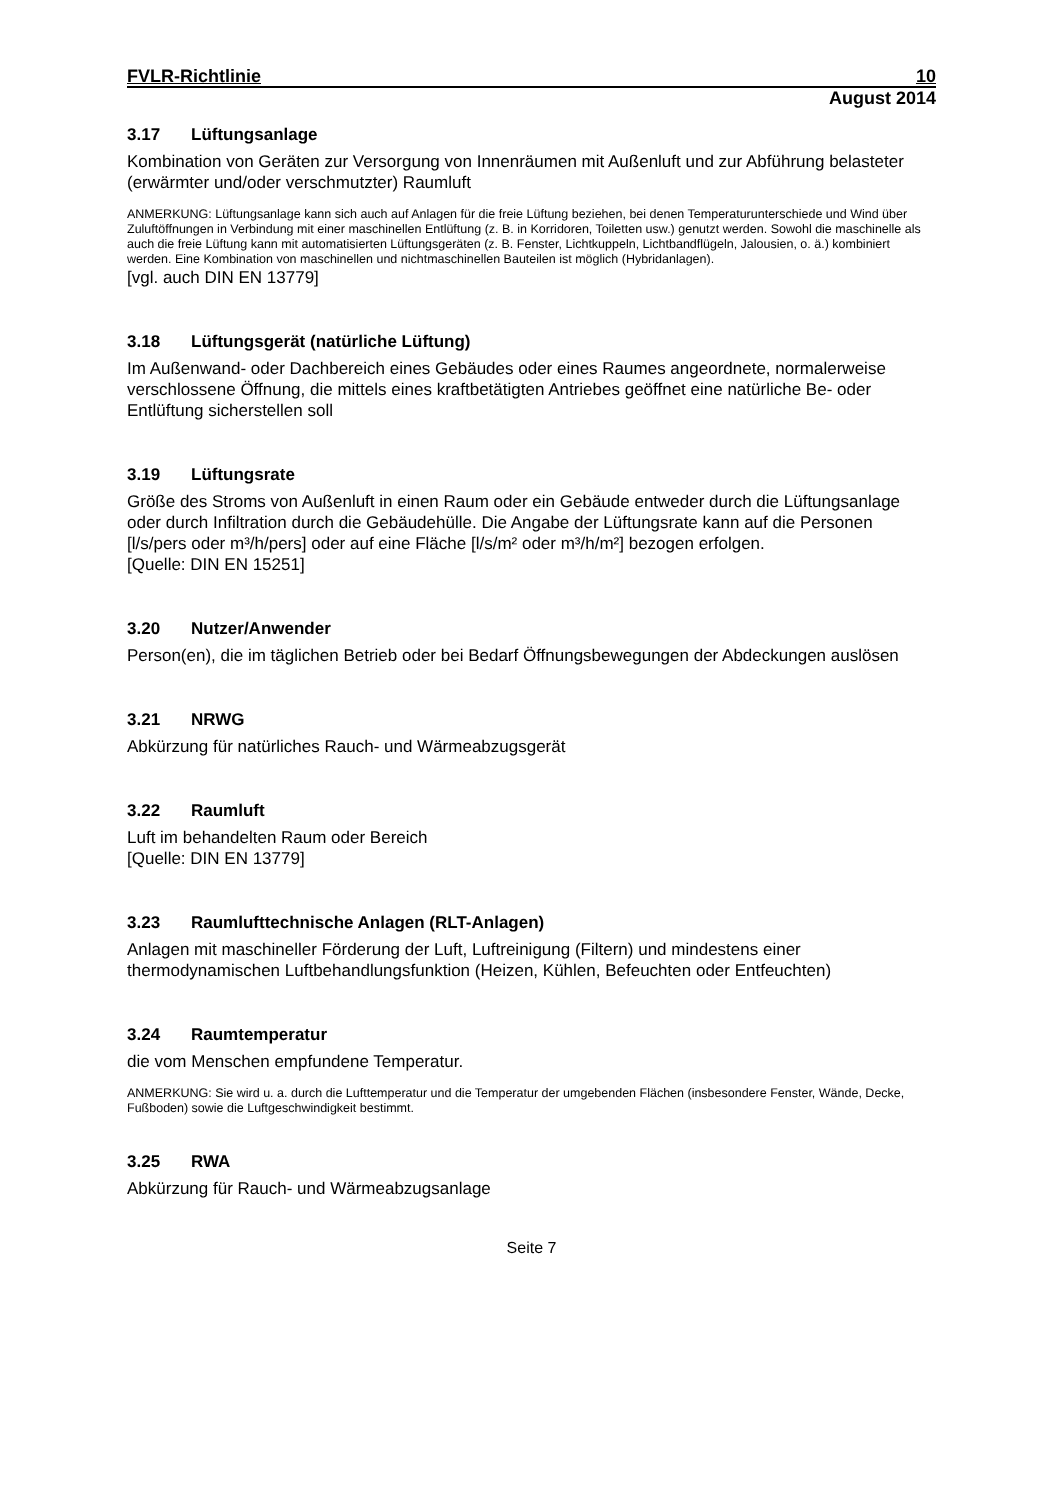FVLR-Richtlinie 10
August 2014
3.17 Lüftungsanlage
Kombination von Geräten zur Versorgung von Innenräumen mit Außenluft und zur Abführung belasteter (erwärmter und/oder verschmutzter) Raumluft
ANMERKUNG: Lüftungsanlage kann sich auch auf Anlagen für die freie Lüftung beziehen, bei denen Temperaturunterschiede und Wind über Zuluftöffnungen in Verbindung mit einer maschinellen Entlüftung (z. B. in Korridoren, Toiletten usw.) genutzt werden. Sowohl die maschinelle als auch die freie Lüftung kann mit automatisierten Lüftungsgeräten (z. B. Fenster, Lichtkuppeln, Lichtbandflügeln, Jalousien, o. ä.) kombiniert werden. Eine Kombination von maschinellen und nichtmaschinellen Bauteilen ist möglich (Hybridanlagen).
[vgl. auch DIN EN 13779]
3.18 Lüftungsgerät (natürliche Lüftung)
Im Außenwand- oder Dachbereich eines Gebäudes oder eines Raumes angeordnete, normalerweise verschlossene Öffnung, die mittels eines kraftbetätigten Antriebes geöffnet eine natürliche Be- oder Entlüftung sicherstellen soll
3.19 Lüftungsrate
Größe des Stroms von Außenluft in einen Raum oder ein Gebäude entweder durch die Lüftungsanlage oder durch Infiltration durch die Gebäudehülle. Die Angabe der Lüftungsrate kann auf die Personen [l/s/pers oder m³/h/pers] oder auf eine Fläche [l/s/m² oder m³/h/m²] bezogen erfolgen.
[Quelle: DIN EN 15251]
3.20 Nutzer/Anwender
Person(en), die im täglichen Betrieb oder bei Bedarf Öffnungsbewegungen der Abdeckungen auslösen
3.21 NRWG
Abkürzung für natürliches Rauch- und Wärmeabzugsgerät
3.22 Raumluft
Luft im behandelten Raum oder Bereich
[Quelle: DIN EN 13779]
3.23 Raumlufttechnische Anlagen (RLT-Anlagen)
Anlagen mit maschineller Förderung der Luft, Luftreinigung (Filtern) und mindestens einer thermodynamischen Luftbehandlungsfunktion (Heizen, Kühlen, Befeuchten oder Entfeuchten)
3.24 Raumtemperatur
die vom Menschen empfundene Temperatur.
ANMERKUNG: Sie wird u. a. durch die Lufttemperatur und die Temperatur der umgebenden Flächen (insbesondere Fenster, Wände, Decke, Fußboden) sowie die Luftgeschwindigkeit bestimmt.
3.25 RWA
Abkürzung für Rauch- und Wärmeabzugsanlage
Seite 7